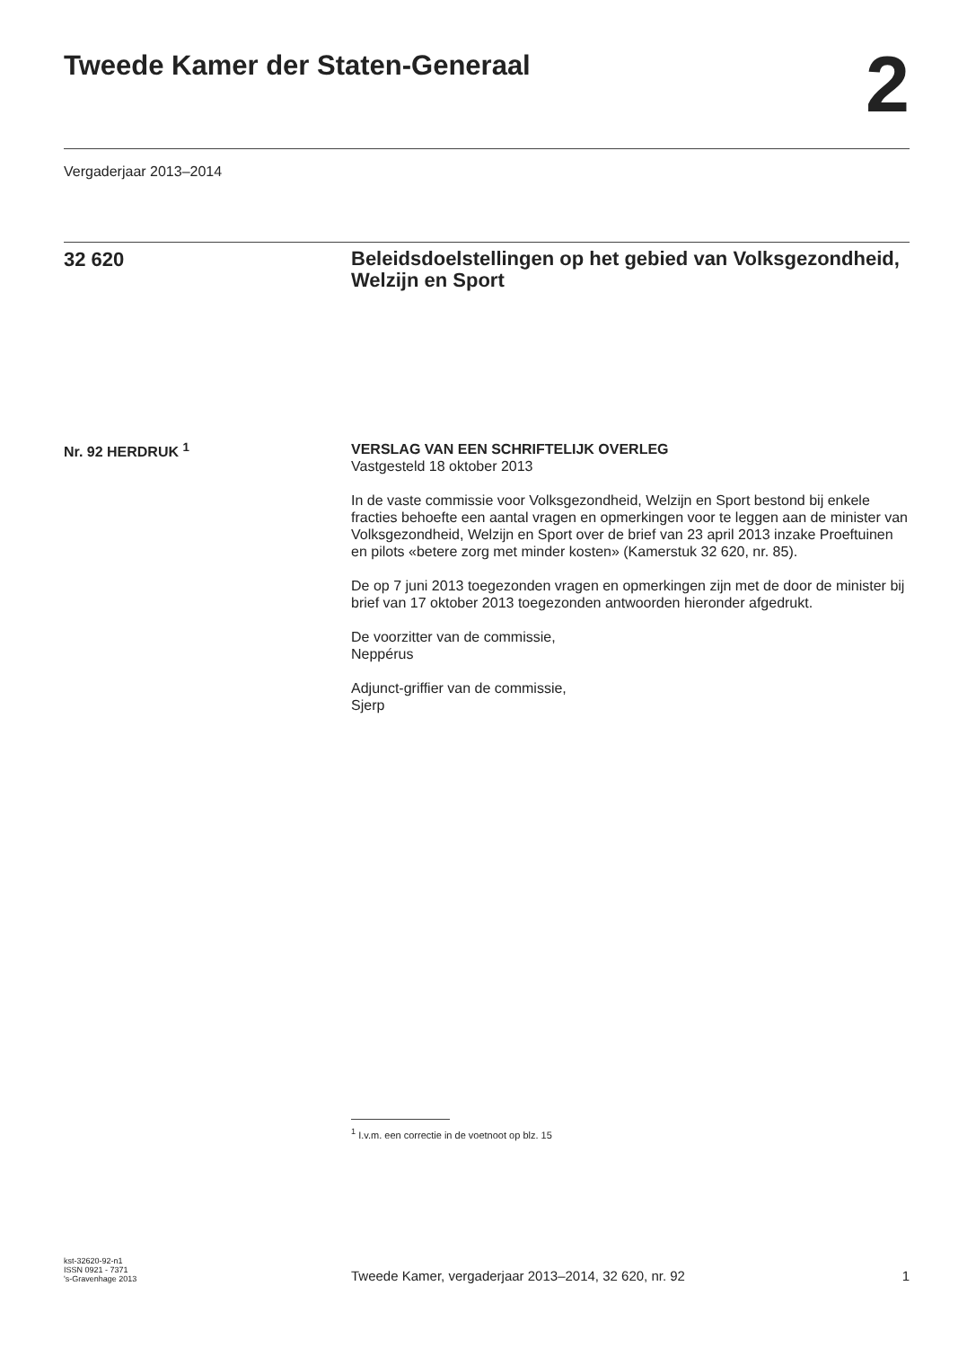Tweede Kamer der Staten-Generaal
2
Vergaderjaar 2013–2014
32 620
Beleidsdoelstellingen op het gebied van Volksgezondheid, Welzijn en Sport
Nr. 92 HERDRUK <sup>1</sup>
VERSLAG VAN EEN SCHRIFTELIJK OVERLEG
Vastgesteld 18 oktober 2013
In de vaste commissie voor Volksgezondheid, Welzijn en Sport bestond bij enkele fracties behoefte een aantal vragen en opmerkingen voor te leggen aan de minister van Volksgezondheid, Welzijn en Sport over de brief van 23 april 2013 inzake Proeftuinen en pilots «betere zorg met minder kosten» (Kamerstuk 32 620, nr. 85).
De op 7 juni 2013 toegezonden vragen en opmerkingen zijn met de door de minister bij brief van 17 oktober 2013 toegezonden antwoorden hieronder afgedrukt.
De voorzitter van de commissie,
Neppérus
Adjunct-griffier van de commissie,
Sjerp
<sup>1</sup> I.v.m. een correctie in de voetnoot op blz. 15
kst-32620-92-n1
ISSN 0921 - 7371
's-Gravenhage 2013
Tweede Kamer, vergaderjaar 2013–2014, 32 620, nr. 92
1